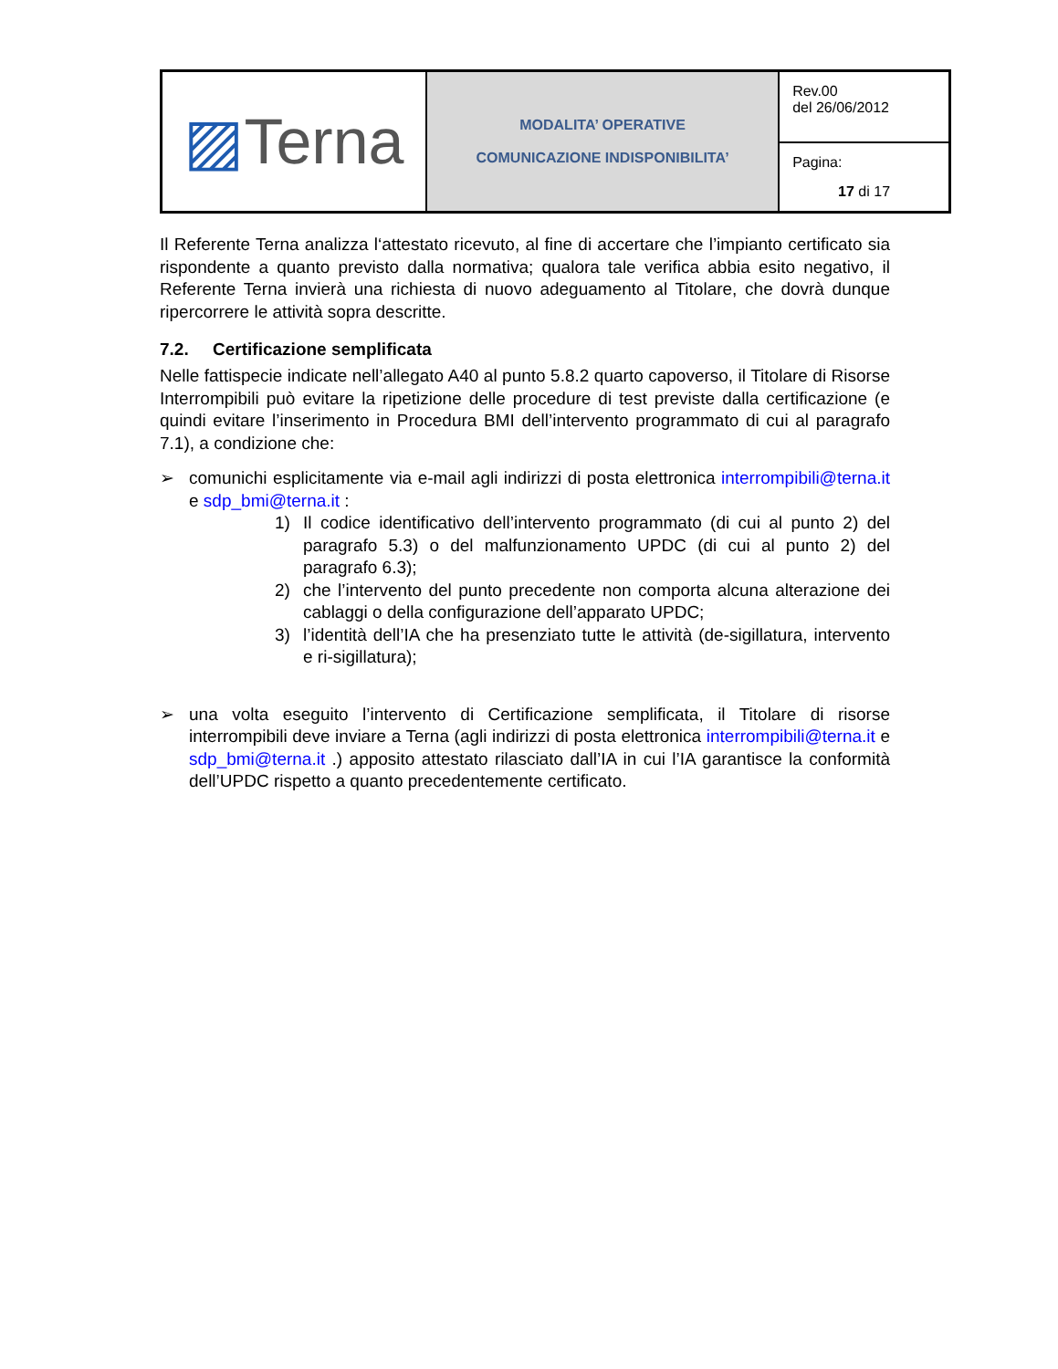| ▨ Terna | MODALITA’ OPERATIVE COMUNICAZIONE INDISPONIBILITA’ | Rev.00 del 26/06/2012 |
| | | Pagina: 17 di 17 |
Il Referente Terna analizza l‘attestato ricevuto, al fine di accertare che l’impianto certificato sia rispondente a quanto previsto dalla normativa; qualora tale verifica abbia esito negativo, il Referente Terna invierà una richiesta di nuovo adeguamento al Titolare, che dovrà dunque ripercorrere le attività sopra descritte.
7.2. Certificazione semplificata
Nelle fattispecie indicate nell’allegato A40 al punto 5.8.2 quarto capoverso, il Titolare di Risorse Interrompibili può evitare la ripetizione delle procedure di test previste dalla certificazione (e quindi evitare l’inserimento in Procedura BMI dell’intervento programmato di cui al paragrafo 7.1), a condizione che:
➢ comunichi esplicitamente via e-mail agli indirizzi di posta elettronica interrompibili@terna.it e sdp_bmi@terna.it :
1) Il codice identificativo dell’intervento programmato (di cui al punto 2) del paragrafo 5.3) o del malfunzionamento UPDC (di cui al punto 2) del paragrafo 6.3);
2) che l’intervento del punto precedente non comporta alcuna alterazione dei cablaggi o della configurazione dell’apparato UPDC;
3) l’identità dell’IA che ha presenziato tutte le attività (de-sigillatura, intervento e ri-sigillatura);
➢ una volta eseguito l’intervento di Certificazione semplificata, il Titolare di risorse interrompibili deve inviare a Terna (agli indirizzi di posta elettronica interrompibili@terna.it e sdp_bmi@terna.it .) apposito attestato rilasciato dall’IA in cui l’IA garantisce la conformità dell’UPDC rispetto a quanto precedentemente certificato.